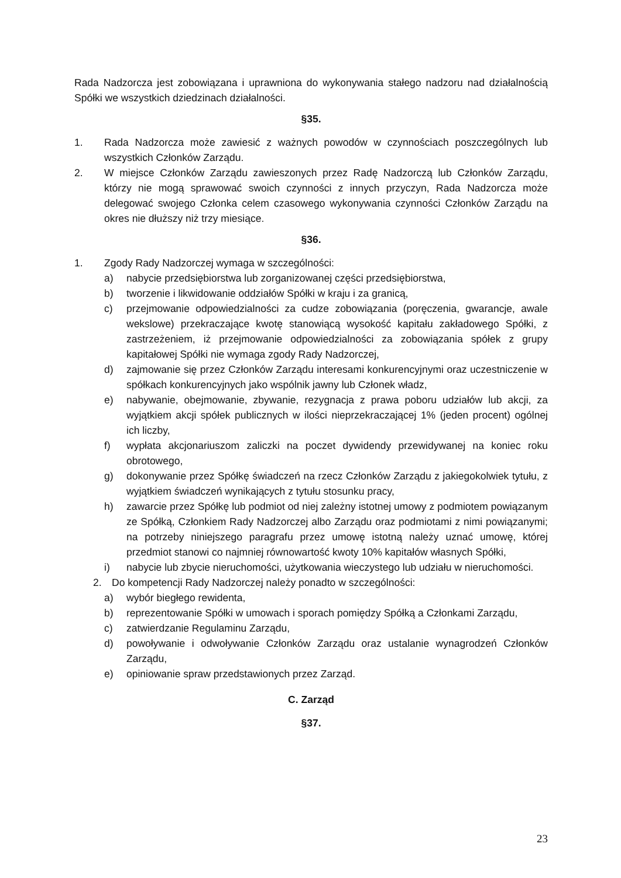Rada Nadzorcza jest zobowiązana i uprawniona do wykonywania stałego nadzoru nad działalnością Spółki we wszystkich dziedzinach działalności.
§35.
1. Rada Nadzorcza może zawiesić z ważnych powodów w czynnościach poszczególnych lub wszystkich Członków Zarządu.
2. W miejsce Członków Zarządu zawieszonych przez Radę Nadzorczą lub Członków Zarządu, którzy nie mogą sprawować swoich czynności z innych przyczyn, Rada Nadzorcza może delegować swojego Członka celem czasowego wykonywania czynności Członków Zarządu na okres nie dłuższy niż trzy miesiące.
§36.
1. Zgody Rady Nadzorczej wymaga w szczególności:
a) nabycie przedsiębiorstwa lub zorganizowanej części przedsiębiorstwa,
b) tworzenie i likwidowanie oddziałów Spółki w kraju i za granicą,
c) przejmowanie odpowiedzialności za cudze zobowiązania (poręczenia, gwarancje, awale wekslowe) przekraczające kwotę stanowiącą wysokość kapitału zakładowego Spółki, z zastrzeżeniem, iż przejmowanie odpowiedzialności za zobowiązania spółek z grupy kapitałowej Spółki nie wymaga zgody Rady Nadzorczej,
d) zajmowanie się przez Członków Zarządu interesami konkurencyjnymi oraz uczestniczenie w spółkach konkurencyjnych jako wspólnik jawny lub Członek władz,
e) nabywanie, obejmowanie, zbywanie, rezygnacja z prawa poboru udziałów lub akcji, za wyjątkiem akcji spółek publicznych w ilości nieprzekraczającej 1% (jeden procent) ogólnej ich liczby,
f) wypłata akcjonariuszom zaliczki na poczet dywidendy przewidywanej na koniec roku obrotowego,
g) dokonywanie przez Spółkę świadczeń na rzecz Członków Zarządu z jakiegokolwiek tytułu, z wyjątkiem świadczeń wynikających z tytułu stosunku pracy,
h) zawarcie przez Spółkę lub podmiot od niej zależny istotnej umowy z podmiotem powiązanym ze Spółką, Członkiem Rady Nadzorczej albo Zarządu oraz podmiotami z nimi powiązanymi; na potrzeby niniejszego paragrafu przez umowę istotną należy uznać umowę, której przedmiot stanowi co najmniej równowartość kwoty 10% kapitałów własnych Spółki,
i) nabycie lub zbycie nieruchomości, użytkowania wieczystego lub udziału w nieruchomości.
2. Do kompetencji Rady Nadzorczej należy ponadto w szczególności:
a) wybór biegłego rewidenta,
b) reprezentowanie Spółki w umowach i sporach pomiędzy Spółką a Członkami Zarządu,
c) zatwierdzanie Regulaminu Zarządu,
d) powoływanie i odwoływanie Członków Zarządu oraz ustalanie wynagrodzeń Członków Zarządu,
e) opiniowanie spraw przedstawionych przez Zarząd.
C. Zarząd
§37.
23